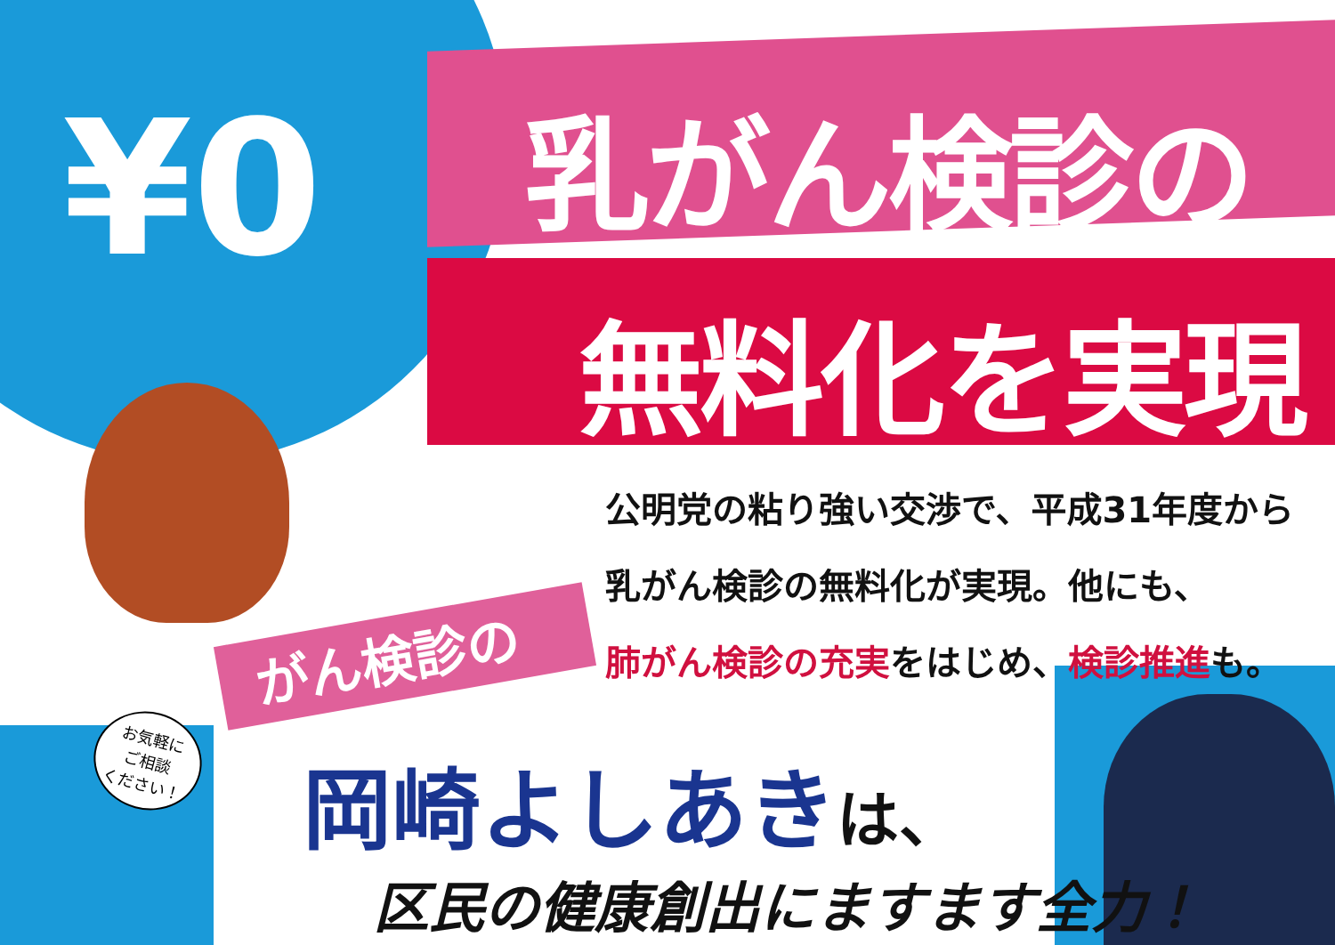¥0 乳がん検診の
無料化を実現
公明党の粘り強い交渉で、平成31年度から
乳がん検診の無料化が実現。他にも、
肺がん検診の充実をはじめ、検診推進も。
がん検診の
お気軽に
ご相談
ください！
岡崎よしあきは、
区民の健康創出にますます全力！